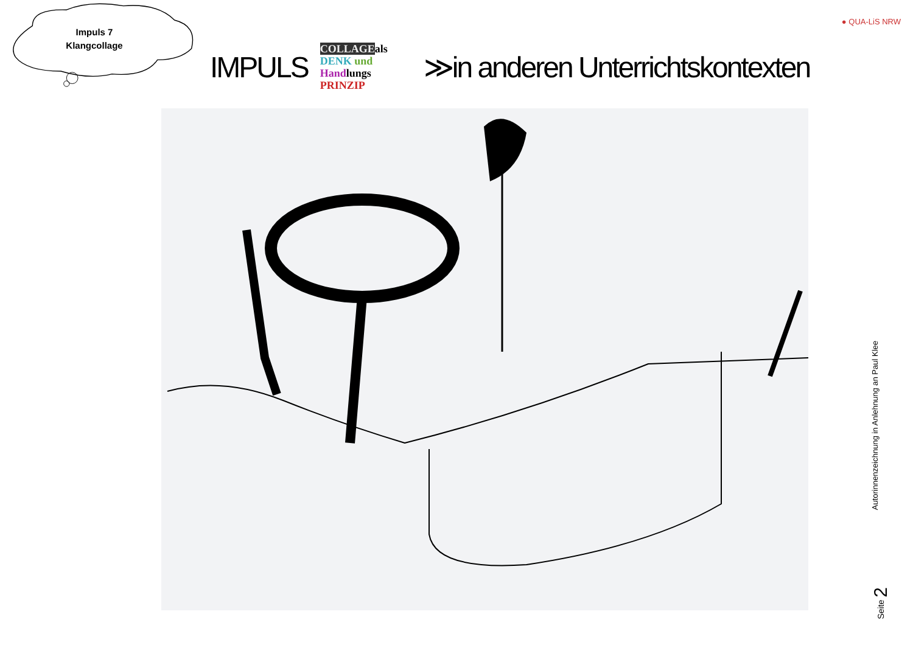Impuls 7
Klangcollage
IMPULS COLLAGEals
DENK und
Handlungs
PRINZIP ≫in anderen Unterrichtskontexten
● QUA-LiS NRW
Autorinnenzeichnung in Anlehnung an Paul Klee
Seite 2